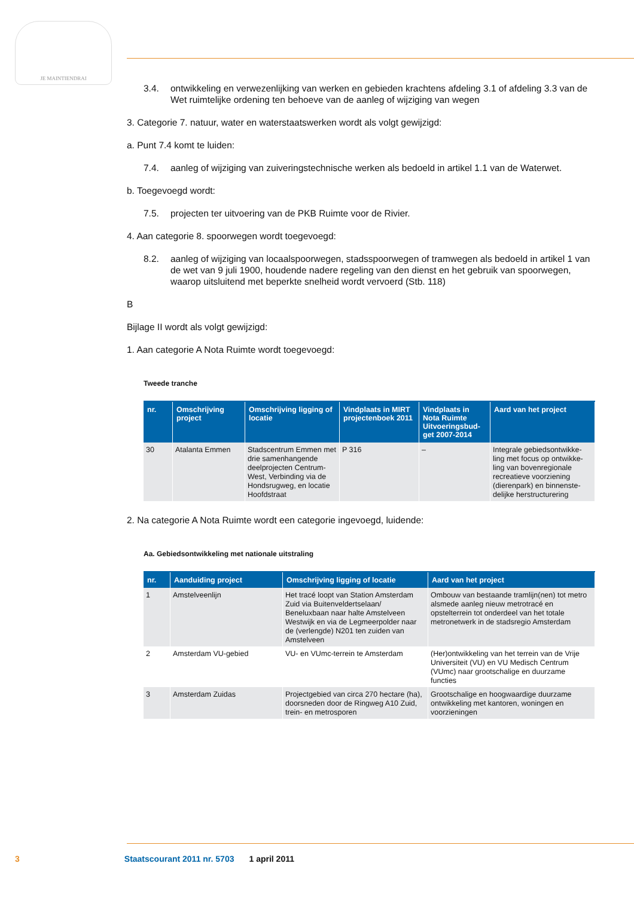JE MAINTIENDRAI
3.4. ontwikkeling en verwezenlijking van werken en gebieden krachtens afdeling 3.1 of afdeling 3.3 van de Wet ruimtelijke ordening ten behoeve van de aanleg of wijziging van wegen
3. Categorie 7. natuur, water en waterstaatswerken wordt als volgt gewijzigd:
a. Punt 7.4 komt te luiden:
7.4. aanleg of wijziging van zuiveringstechnische werken als bedoeld in artikel 1.1 van de Waterwet.
b. Toegevoegd wordt:
7.5. projecten ter uitvoering van de PKB Ruimte voor de Rivier.
4. Aan categorie 8. spoorwegen wordt toegevoegd:
8.2. aanleg of wijziging van locaalspoorwegen, stadsspoorwegen of tramwegen als bedoeld in artikel 1 van de wet van 9 juli 1900, houdende nadere regeling van den dienst en het gebruik van spoorwegen, waarop uitsluitend met beperkte snelheid wordt vervoerd (Stb. 118)
B
Bijlage II wordt als volgt gewijzigd:
1. Aan categorie A Nota Ruimte wordt toegevoegd:
Tweede tranche
| nr. | Omschrijving project | Omschrijving ligging of locatie | Vindplaats in MIRT projectenboek 2011 | Vindplaats in Nota Ruimte Uitvoeringsbud-get 2007-2014 | Aard van het project |
| --- | --- | --- | --- | --- | --- |
| 30 | Atalanta Emmen | Stadscentrum Emmen met drie samenhangende deelprojecten Centrum-West, Verbinding via de Hondsrugweg, en locatie Hoofdstraat | P 316 | – | Integrale gebiedsontwikke-ling met focus op ontwikke-ling van bovenregionale recreatieve voorziening (dierenpark) en binnenste-delijke herstructurering |
2. Na categorie A Nota Ruimte wordt een categorie ingevoegd, luidende:
Aa. Gebiedsontwikkeling met nationale uitstraling
| nr. | Aanduiding project | Omschrijving ligging of locatie | Aard van het project |
| --- | --- | --- | --- |
| 1 | Amstelveenlijn | Het tracé loopt van Station Amsterdam Zuid via Buitenveldertselaan/ Beneluxbaan naar halte Amstelveen Westwijk en via de Legmeerpolder naar de (verlengde) N201 ten zuiden van Amstelveen | Ombouw van bestaande tramlijn(nen) tot metro alsmede aanleg nieuw metrotracé en opstelterrein tot onderdeel van het totale metronetwerk in de stadsregio Amsterdam |
| 2 | Amsterdam VU-gebied | VU- en VUmc-terrein te Amsterdam | (Her)ontwikkeling van het terrein van de Vrije Universiteit (VU) en VU Medisch Centrum (VUmc) naar grootschalige en duurzame functies |
| 3 | Amsterdam Zuidas | Projectgebied van circa 270 hectare (ha), doorsneden door de Ringweg A10 Zuid, trein- en metrosporen | Grootschalige en hoogwaardige duurzame ontwikkeling met kantoren, woningen en voorzieningen |
3 Staatscourant 2011 nr. 5703 1 april 2011